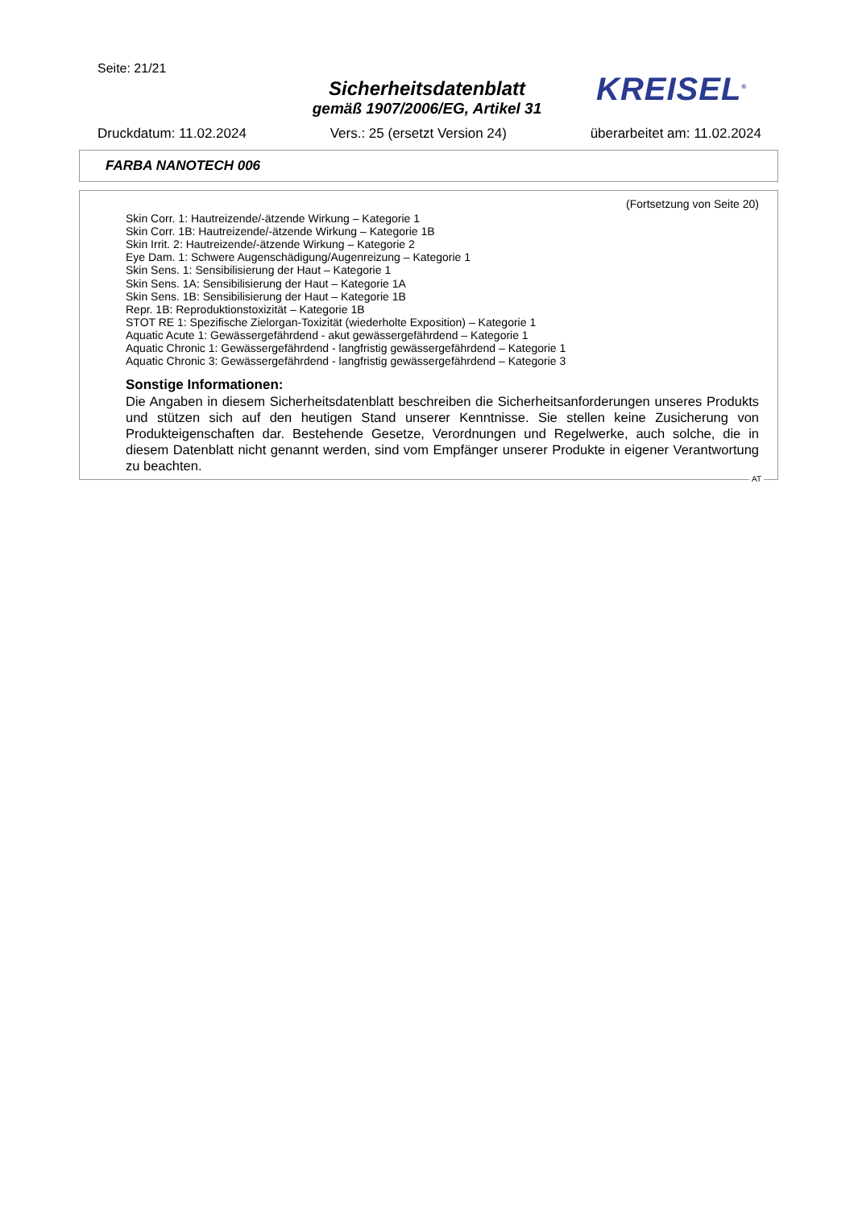Seite: 21/21
Sicherheitsdatenblatt
gemäß 1907/2006/EG, Artikel 31
KREISEL<sup>®</sup>
Druckdatum: 11.02.2024 Vers.: 25 (ersetzt Version 24) überarbeitet am: 11.02.2024
FARBA NANOTECH 006
(Fortsetzung von Seite 20)
Skin Corr. 1: Hautreizende/-ätzende Wirkung – Kategorie 1
Skin Corr. 1B: Hautreizende/-ätzende Wirkung – Kategorie 1B
Skin Irrit. 2: Hautreizende/-ätzende Wirkung – Kategorie 2
Eye Dam. 1: Schwere Augenschädigung/Augenreizung – Kategorie 1
Skin Sens. 1: Sensibilisierung der Haut – Kategorie 1
Skin Sens. 1A: Sensibilisierung der Haut – Kategorie 1A
Skin Sens. 1B: Sensibilisierung der Haut – Kategorie 1B
Repr. 1B: Reproduktionstoxizität – Kategorie 1B
STOT RE 1: Spezifische Zielorgan-Toxizität (wiederholte Exposition) – Kategorie 1
Aquatic Acute 1: Gewässergefährdend - akut gewässergefährdend – Kategorie 1
Aquatic Chronic 1: Gewässergefährdend - langfristig gewässergefährdend – Kategorie 1
Aquatic Chronic 3: Gewässergefährdend - langfristig gewässergefährdend – Kategorie 3
Sonstige Informationen:
Die Angaben in diesem Sicherheitsdatenblatt beschreiben die Sicherheitsanforderungen unseres Produkts und stützen sich auf den heutigen Stand unserer Kenntnisse. Sie stellen keine Zusicherung von Produkteigenschaften dar. Bestehende Gesetze, Verordnungen und Regelwerke, auch solche, die in diesem Datenblatt nicht genannt werden, sind vom Empfänger unserer Produkte in eigener Verantwortung zu beachten.
AT